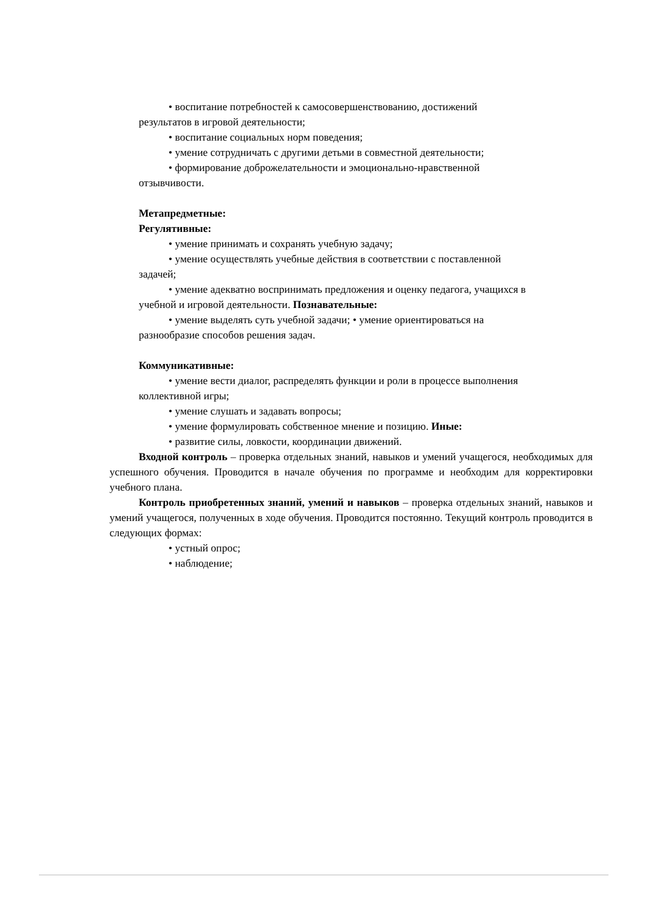• воспитание потребностей к самосовершенствованию, достижений
результатов в игровой деятельности;
• воспитание социальных норм поведения;
• умение сотрудничать с другими детьми в совместной деятельности;
• формирование доброжелательности и эмоционально-нравственной
отзывчивости.
Метапредметные:
Регулятивные:
• умение принимать и сохранять учебную задачу;
• умение осуществлять учебные действия в соответствии с поставленной
задачей;
• умение адекватно воспринимать предложения и оценку педагога, учащихся в
учебной и игровой деятельности. Познавательные:
• умение выделять суть учебной задачи; • умение ориентироваться на
разнообразие способов решения задач.
Коммуникативные:
• умение вести диалог, распределять функции и роли в процессе выполнения
коллективной игры;
• умение слушать и задавать вопросы;
• умение формулировать собственное мнение и позицию. Иные:
• развитие силы, ловкости, координации движений.
Входной контроль – проверка отдельных знаний, навыков и умений учащегося, необходимых для успешного обучения. Проводится в начале обучения по программе и необходим для корректировки учебного плана.
Контроль приобретенных знаний, умений и навыков – проверка отдельных знаний, навыков и умений учащегося, полученных в ходе обучения. Проводится постоянно. Текущий контроль проводится в следующих формах:
• устный опрос;
• наблюдение;